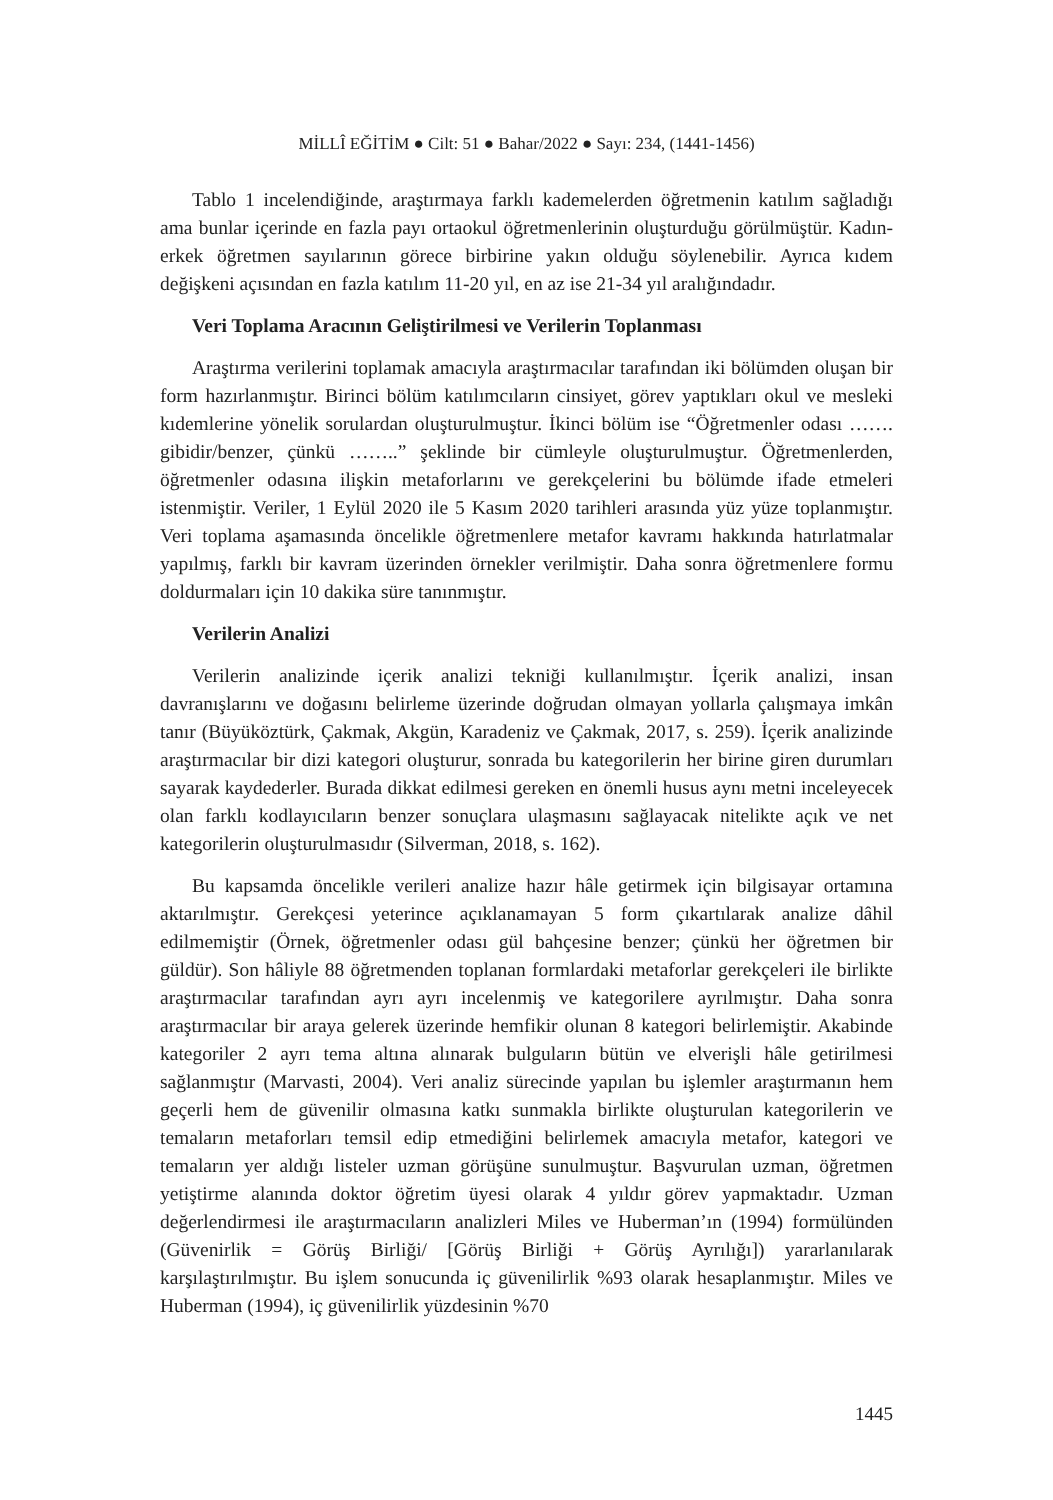MİLLÎ EĞİTİM ● Cilt: 51 ● Bahar/2022 ● Sayı: 234, (1441-1456)
Tablo 1 incelendiğinde, araştırmaya farklı kademelerden öğretmenin katılım sağladığı ama bunlar içerinde en fazla payı ortaokul öğretmenlerinin oluşturduğu görülmüştür. Kadın-erkek öğretmen sayılarının görece birbirine yakın olduğu söylenebilir. Ayrıca kıdem değişkeni açısından en fazla katılım 11-20 yıl, en az ise 21-34 yıl aralığındadır.
Veri Toplama Aracının Geliştirilmesi ve Verilerin Toplanması
Araştırma verilerini toplamak amacıyla araştırmacılar tarafından iki bölümden oluşan bir form hazırlanmıştır. Birinci bölüm katılımcıların cinsiyet, görev yaptıkları okul ve mesleki kıdemlerine yönelik sorulardan oluşturulmuştur. İkinci bölüm ise “Öğretmenler odası ……. gibidir/benzer, çünkü ……..” şeklinde bir cümleyle oluşturulmuştur. Öğretmenlerden, öğretmenler odasına ilişkin metaforlarını ve gerekçelerini bu bölümde ifade etmeleri istenmiştir. Veriler, 1 Eylül 2020 ile 5 Kasım 2020 tarihleri arasında yüz yüze toplanmıştır. Veri toplama aşamasında öncelikle öğretmenlere metafor kavramı hakkında hatırlatmalar yapılmış, farklı bir kavram üzerinden örnekler verilmiştir. Daha sonra öğretmenlere formu doldurmaları için 10 dakika süre tanınmıştır.
Verilerin Analizi
Verilerin analizinde içerik analizi tekniği kullanılmıştır. İçerik analizi, insan davranışlarını ve doğasını belirleme üzerinde doğrudan olmayan yollarla çalışmaya imkân tanır (Büyüköztürk, Çakmak, Akgün, Karadeniz ve Çakmak, 2017, s. 259). İçerik analizinde araştırmacılar bir dizi kategori oluşturur, sonrada bu kategorilerin her birine giren durumları sayarak kaydederler. Burada dikkat edilmesi gereken en önemli husus aynı metni inceleyecek olan farklı kodlayıcıların benzer sonuçlara ulaşmasını sağlayacak nitelikte açık ve net kategorilerin oluşturulmasıdır (Silverman, 2018, s. 162).
Bu kapsamda öncelikle verileri analize hazır hâle getirmek için bilgisayar ortamına aktarılmıştır. Gerekçesi yeterince açıklanamayan 5 form çıkartılarak analize dâhil edilmemiştir (Örnek, öğretmenler odası gül bahçesine benzer; çünkü her öğretmen bir güldür). Son hâliyle 88 öğretmenden toplanan formlardaki metaforlar gerekçeleri ile birlikte araştırmacılar tarafından ayrı ayrı incelenmiş ve kategorilere ayrılmıştır. Daha sonra araştırmacılar bir araya gelerek üzerinde hemfikir olunan 8 kategori belirlemiştir. Akabinde kategoriler 2 ayrı tema altına alınarak bulguların bütün ve elverişli hâle getirilmesi sağlanmıştır (Marvasti, 2004). Veri analiz sürecinde yapılan bu işlemler araştırmanın hem geçerli hem de güvenilir olmasına katkı sunmakla birlikte oluşturulan kategorilerin ve temaların metaforları temsil edip etmediğini belirlemek amacıyla metafor, kategori ve temaların yer aldığı listeler uzman görüşüne sunulmuştur. Başvurulan uzman, öğretmen yetiştirme alanında doktor öğretim üyesi olarak 4 yıldır görev yapmaktadır. Uzman değerlendirmesi ile araştırmacıların analizleri Miles ve Huberman’ın (1994) formülünden (Güvenirlik = Görüş Birliği/ [Görüş Birliği + Görüş Ayrılığı]) yararlanılarak karşılaştırılmıştır. Bu işlem sonucunda iç güvenilirlik %93 olarak hesaplanmıştır. Miles ve Huberman (1994), iç güvenilirlik yüzdesinin %70
1445